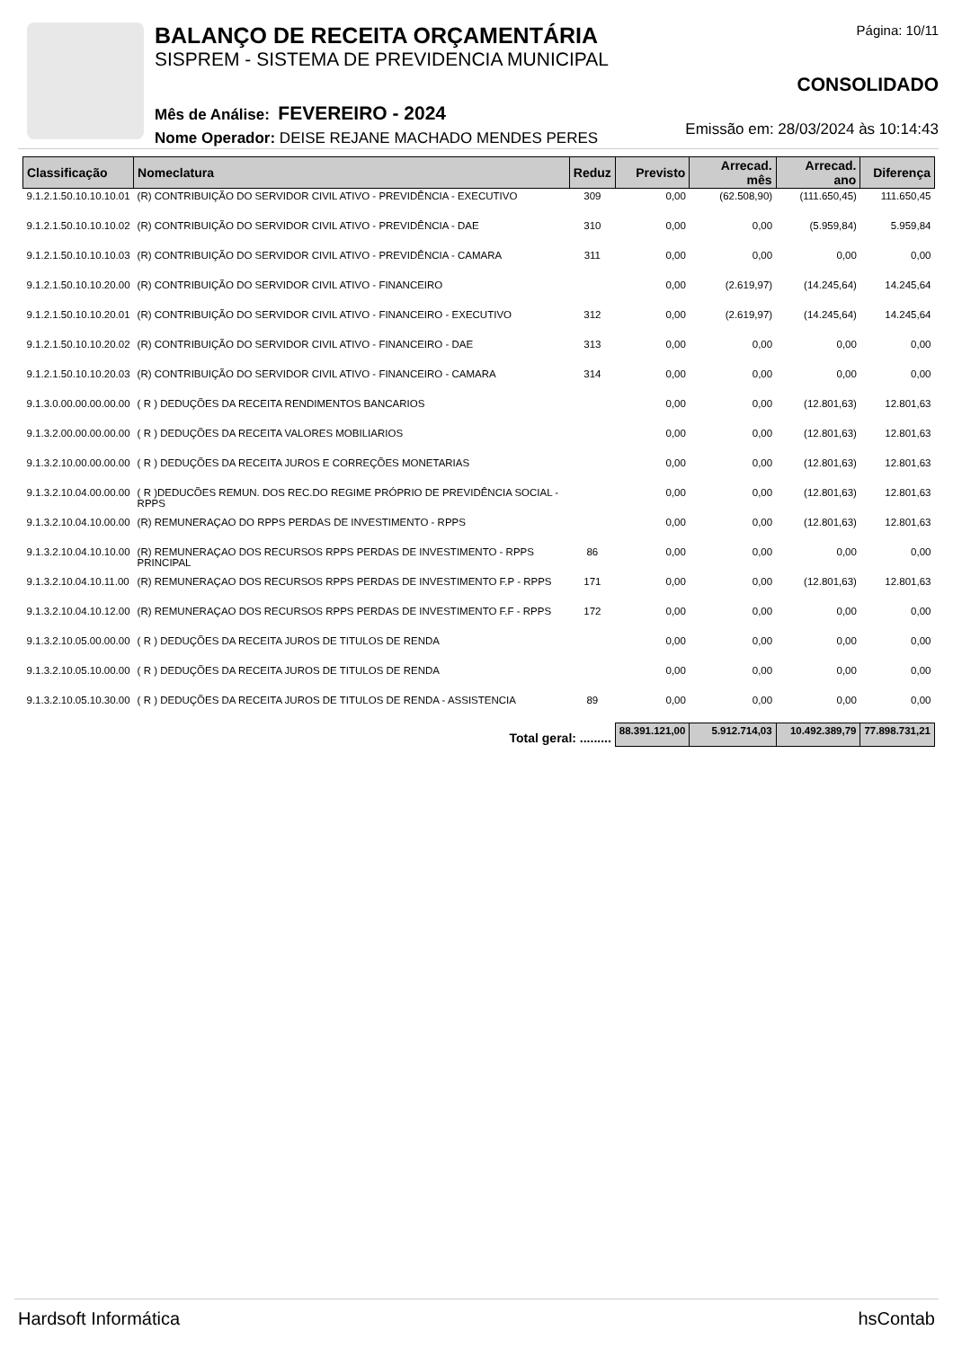BALANÇO DE RECEITA ORÇAMENTÁRIA
SISPREM - SISTEMA DE PREVIDENCIA MUNICIPAL
Mês de Análise: FEVEREIRO - 2024
Nome Operador: DEISE REJANE MACHADO MENDES PERES
Página: 10/11
CONSOLIDADO
Emissão em: 28/03/2024 às 10:14:43
| Classificação | Nomeclatura | Reduz | Previsto | Arrecad. mês | Arrecad. ano | Diferença |
| --- | --- | --- | --- | --- | --- | --- |
| 9.1.2.1.50.10.10.10.01 | (R) CONTRIBUIÇÃO DO SERVIDOR CIVIL ATIVO - PREVIDÊNCIA - EXECUTIVO | 309 | 0,00 | (62.508,90) | (111.650,45) | 111.650,45 |
| 9.1.2.1.50.10.10.10.02 | (R) CONTRIBUIÇÃO DO SERVIDOR CIVIL ATIVO - PREVIDÊNCIA - DAE | 310 | 0,00 | 0,00 | (5.959,84) | 5.959,84 |
| 9.1.2.1.50.10.10.10.03 | (R) CONTRIBUIÇÃO DO SERVIDOR CIVIL ATIVO - PREVIDÊNCIA - CAMARA | 311 | 0,00 | 0,00 | 0,00 | 0,00 |
| 9.1.2.1.50.10.10.20.00 | (R) CONTRIBUIÇÃO DO SERVIDOR CIVIL ATIVO - FINANCEIRO | | 0,00 | (2.619,97) | (14.245,64) | 14.245,64 |
| 9.1.2.1.50.10.10.20.01 | (R) CONTRIBUIÇÃO DO SERVIDOR CIVIL ATIVO - FINANCEIRO - EXECUTIVO | 312 | 0,00 | (2.619,97) | (14.245,64) | 14.245,64 |
| 9.1.2.1.50.10.10.20.02 | (R) CONTRIBUIÇÃO DO SERVIDOR CIVIL ATIVO - FINANCEIRO - DAE | 313 | 0,00 | 0,00 | 0,00 | 0,00 |
| 9.1.2.1.50.10.10.20.03 | (R) CONTRIBUIÇÃO DO SERVIDOR CIVIL ATIVO - FINANCEIRO - CAMARA | 314 | 0,00 | 0,00 | 0,00 | 0,00 |
| 9.1.3.0.00.00.00.00.00 | ( R ) DEDUÇÕES DA RECEITA RENDIMENTOS BANCARIOS | | 0,00 | 0,00 | (12.801,63) | 12.801,63 |
| 9.1.3.2.00.00.00.00.00 | ( R ) DEDUÇÕES DA RECEITA VALORES MOBILIARIOS | | 0,00 | 0,00 | (12.801,63) | 12.801,63 |
| 9.1.3.2.10.00.00.00.00 | ( R ) DEDUÇÕES DA RECEITA JUROS E CORREÇÕES MONETARIAS | | 0,00 | 0,00 | (12.801,63) | 12.801,63 |
| 9.1.3.2.10.04.00.00.00 | ( R )DEDUCÕES REMUN. DOS REC.DO REGIME PRÓPRIO DE PREVIDÊNCIA SOCIAL - RPPS | | 0,00 | 0,00 | (12.801,63) | 12.801,63 |
| 9.1.3.2.10.04.10.00.00 | (R) REMUNERAÇAO DO RPPS PERDAS DE INVESTIMENTO - RPPS | | 0,00 | 0,00 | (12.801,63) | 12.801,63 |
| 9.1.3.2.10.04.10.10.00 | (R) REMUNERAÇAO DOS RECURSOS RPPS PERDAS DE INVESTIMENTO - RPPS PRINCIPAL | 86 | 0,00 | 0,00 | 0,00 | 0,00 |
| 9.1.3.2.10.04.10.11.00 | (R) REMUNERAÇAO DOS RECURSOS RPPS PERDAS DE INVESTIMENTO F.P - RPPS | 171 | 0,00 | 0,00 | (12.801,63) | 12.801,63 |
| 9.1.3.2.10.04.10.12.00 | (R) REMUNERAÇAO DOS RECURSOS RPPS PERDAS DE INVESTIMENTO F.F - RPPS | 172 | 0,00 | 0,00 | 0,00 | 0,00 |
| 9.1.3.2.10.05.00.00.00 | ( R ) DEDUÇÕES DA RECEITA JUROS DE TITULOS DE RENDA | | 0,00 | 0,00 | 0,00 | 0,00 |
| 9.1.3.2.10.05.10.00.00 | ( R ) DEDUÇÕES DA RECEITA JUROS DE TITULOS DE RENDA | | 0,00 | 0,00 | 0,00 | 0,00 |
| 9.1.3.2.10.05.10.30.00 | ( R ) DEDUÇÕES DA RECEITA JUROS DE TITULOS DE RENDA - ASSISTENCIA | 89 | 0,00 | 0,00 | 0,00 | 0,00 |
| Total geral: ......... | | | 88.391.121,00 | 5.912.714,03 | 10.492.389,79 | 77.898.731,21 |
Hardsoft Informática hsContab